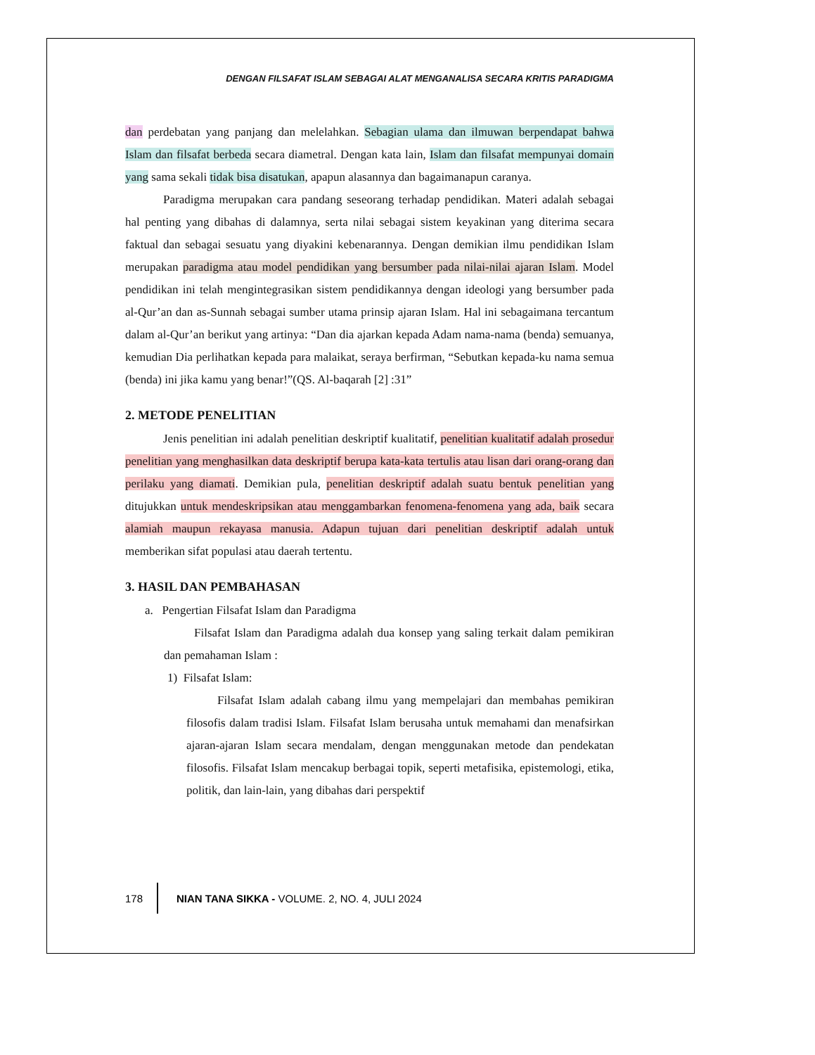DENGAN FILSAFAT ISLAM SEBAGAI ALAT MENGANALISA SECARA KRITIS PARADIGMA
dan perdebatan yang panjang dan melelahkan. Sebagian ulama dan ilmuwan berpendapat bahwa Islam dan filsafat berbeda secara diametral. Dengan kata lain, Islam dan filsafat mempunyai domain yang sama sekali tidak bisa disatukan, apapun alasannya dan bagaimanapun caranya.
Paradigma merupakan cara pandang seseorang terhadap pendidikan. Materi adalah sebagai hal penting yang dibahas di dalamnya, serta nilai sebagai sistem keyakinan yang diterima secara faktual dan sebagai sesuatu yang diyakini kebenarannya. Dengan demikian ilmu pendidikan Islam merupakan paradigma atau model pendidikan yang bersumber pada nilai-nilai ajaran Islam. Model pendidikan ini telah mengintegrasikan sistem pendidikannya dengan ideologi yang bersumber pada al-Qur’an dan as-Sunnah sebagai sumber utama prinsip ajaran Islam. Hal ini sebagaimana tercantum dalam al-Qur’an berikut yang artinya: “Dan dia ajarkan kepada Adam nama-nama (benda) semuanya, kemudian Dia perlihatkan kepada para malaikat, seraya berfirman, “Sebutkan kepada-ku nama semua (benda) ini jika kamu yang benar!”(QS. Al-baqarah [2] :31”
2. METODE PENELITIAN
Jenis penelitian ini adalah penelitian deskriptif kualitatif, penelitian kualitatif adalah prosedur penelitian yang menghasilkan data deskriptif berupa kata-kata tertulis atau lisan dari orang-orang dan perilaku yang diamati. Demikian pula, penelitian deskriptif adalah suatu bentuk penelitian yang ditujukkan untuk mendeskripsikan atau menggambarkan fenomena-fenomena yang ada, baik secara alamiah maupun rekayasa manusia. Adapun tujuan dari penelitian deskriptif adalah untuk memberikan sifat populasi atau daerah tertentu.
3. HASIL DAN PEMBAHASAN
a. Pengertian Filsafat Islam dan Paradigma
Filsafat Islam dan Paradigma adalah dua konsep yang saling terkait dalam pemikiran dan pemahaman Islam :
1) Filsafat Islam:
Filsafat Islam adalah cabang ilmu yang mempelajari dan membahas pemikiran filosofis dalam tradisi Islam. Filsafat Islam berusaha untuk memahami dan menafsirkan ajaran-ajaran Islam secara mendalam, dengan menggunakan metode dan pendekatan filosofis. Filsafat Islam mencakup berbagai topik, seperti metafisika, epistemologi, etika, politik, dan lain-lain, yang dibahas dari perspektif
178 NIAN TANA SIKKA - VOLUME. 2, NO. 4, JULI 2024